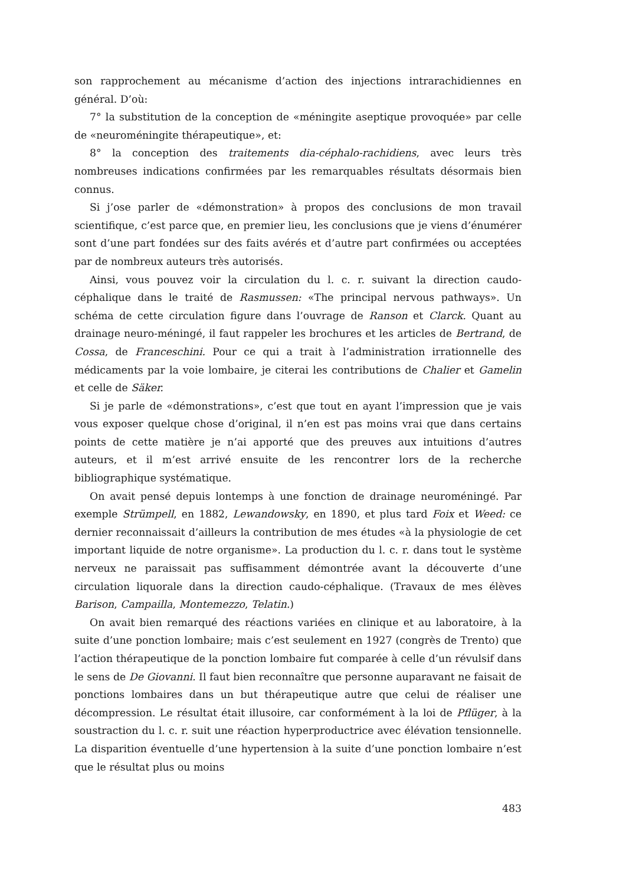son rapprochement au mécanisme d’action des injections intrarachidiennes en général. D’où:
7° la substitution de la conception de «méningite aseptique provoquée» par celle de «neuroméningite thérapeutique», et:
8° la conception des traitements dia-céphalo-rachidiens, avec leurs très nombreuses indications confirmées par les remarquables résultats désormais bien connus.
Si j’ose parler de «démonstration» à propos des conclusions de mon travail scientifique, c’est parce que, en premier lieu, les conclusions que je viens d’énumérer sont d’une part fondées sur des faits avérés et d’autre part confirmées ou acceptées par de nombreux auteurs très autorisés.
Ainsi, vous pouvez voir la circulation du l. c. r. suivant la direction caudo-céphalique dans le traité de Rasmussen: «The principal nervous pathways». Un schéma de cette circulation figure dans l’ouvrage de Ranson et Clarck. Quant au drainage neuro-méningé, il faut rappeler les brochures et les articles de Bertrand, de Cossa, de Franceschini. Pour ce qui a trait à l’administration irrationnelle des médicaments par la voie lombaire, je citerai les contributions de Chalier et Gamelin et celle de Säker.
Si je parle de «démonstrations», c’est que tout en ayant l’impression que je vais vous exposer quelque chose d’original, il n’en est pas moins vrai que dans certains points de cette matière je n’ai apporté que des preuves aux intuitions d’autres auteurs, et il m’est arrivé ensuite de les rencontrer lors de la recherche bibliographique systématique.
On avait pensé depuis lontemps à une fonction de drainage neuroméningé. Par exemple Strümpell, en 1882, Lewandowsky, en 1890, et plus tard Foix et Weed: ce dernier reconnaissait d’ailleurs la contribution de mes études «à la physiologie de cet important liquide de notre organisme». La production du l. c. r. dans tout le système nerveux ne paraissait pas suffisamment démontrée avant la découverte d’une circulation liquorale dans la direction caudo-céphalique. (Travaux de mes élèves Barison, Campailla, Montemezzo, Telatin.)
On avait bien remarqué des réactions variées en clinique et au laboratoire, à la suite d’une ponction lombaire; mais c’est seulement en 1927 (congrès de Trento) que l’action thérapeutique de la ponction lombaire fut comparée à celle d’un révulsif dans le sens de De Giovanni. Il faut bien reconnaître que personne auparavant ne faisait de ponctions lombaires dans un but thérapeutique autre que celui de réaliser une décompression. Le résultat était illusoire, car conformément à la loi de Pflüger, à la soustraction du l. c. r. suit une réaction hyperproductrice avec élévation tensionnelle. La disparition éventuelle d’une hypertension à la suite d’une ponction lombaire n’est que le résultat plus ou moins
483